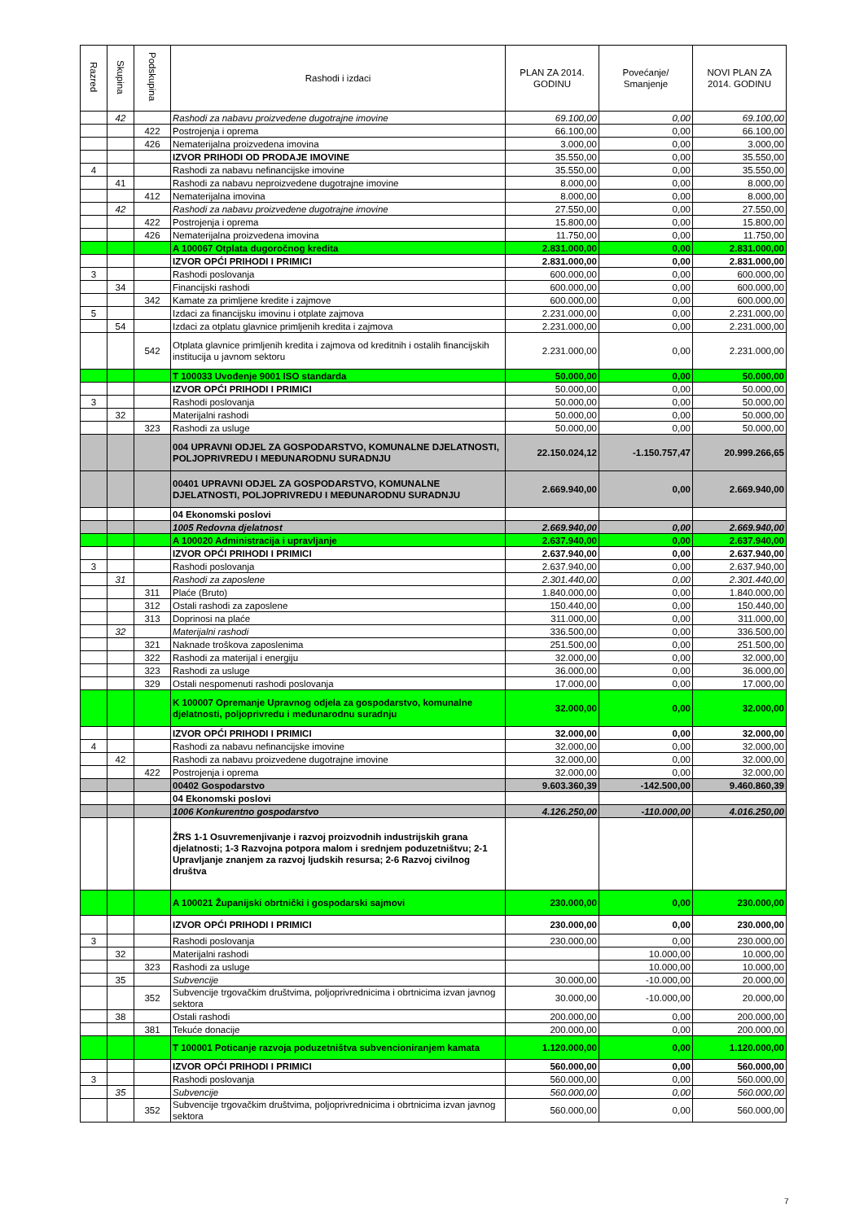| Razred | Skupina | Podskupina | Rashodi i izdaci | PLAN ZA 2014. GODINU | Povećanje/ Smanjenje | NOVI PLAN ZA 2014. GODINU |
| --- | --- | --- | --- | --- | --- | --- |
| | 42 | | Rashodi za nabavu proizvedene dugotrajne imovine | 69.100,00 | 0,00 | 69.100,00 |
| | | 422 | Postrojenja i oprema | 66.100,00 | 0,00 | 66.100,00 |
| | | 426 | Nematerijalna proizvedena imovina | 3.000,00 | 0,00 | 3.000,00 |
| | | | IZVOR PRIHODI OD PRODAJE IMOVINE | 35.550,00 | 0,00 | 35.550,00 |
| 4 | | | Rashodi za nabavu nefinancijske imovine | 35.550,00 | 0,00 | 35.550,00 |
| | 41 | | Rashodi za nabavu neproizvedene dugotrajne imovine | 8.000,00 | 0,00 | 8.000,00 |
| | | 412 | Nematerijalna imovina | 8.000,00 | 0,00 | 8.000,00 |
| | 42 | | Rashodi za nabavu proizvedene dugotrajne imovine | 27.550,00 | 0,00 | 27.550,00 |
| | | 422 | Postrojenja i oprema | 15.800,00 | 0,00 | 15.800,00 |
| | | 426 | Nematerijalna proizvedena imovina | 11.750,00 | 0,00 | 11.750,00 |
| | | | A 100067 Otplata dugoročnog kredita | 2.831.000,00 | 0,00 | 2.831.000,00 |
| | | | IZVOR OPĆI PRIHODI I PRIMICI | 2.831.000,00 | 0,00 | 2.831.000,00 |
| 3 | | | Rashodi poslovanja | 600.000,00 | 0,00 | 600.000,00 |
| | 34 | | Financijski rashodi | 600.000,00 | 0,00 | 600.000,00 |
| | | 342 | Kamate za primljene kredite i zajmove | 600.000,00 | 0,00 | 600.000,00 |
| 5 | | | Izdaci za financijsku imovinu i otplate zajmova | 2.231.000,00 | 0,00 | 2.231.000,00 |
| | 54 | | Izdaci za otplatu glavnice primljenih kredita i zajmova | 2.231.000,00 | 0,00 | 2.231.000,00 |
| | | 542 | Otplata glavnice primljenih kredita i zajmova od kreditnih i ostalih financijskih institucija u javnom sektoru | 2.231.000,00 | 0,00 | 2.231.000,00 |
| | | | T 100033 Uvođenje 9001 ISO standarda | 50.000,00 | 0,00 | 50.000,00 |
| | | | IZVOR OPĆI PRIHODI I PRIMICI | 50.000,00 | 0,00 | 50.000,00 |
| 3 | | | Rashodi poslovanja | 50.000,00 | 0,00 | 50.000,00 |
| | 32 | | Materijalni rashodi | 50.000,00 | 0,00 | 50.000,00 |
| | | 323 | Rashodi za usluge | 50.000,00 | 0,00 | 50.000,00 |
| | | | 004 UPRAVNI ODJEL ZA GOSPODARSTVO, KOMUNALNE DJELATNOSTI, POLJOPRIVREDU I MEĐUNARODNU SURADNJU | 22.150.024,12 | -1.150.757,47 | 20.999.266,65 |
| | | | 00401 UPRAVNI ODJEL ZA GOSPODARSTVO, KOMUNALNE DJELATNOSTI, POLJOPRIVREDU I MEĐUNARODNU SURADNJU | 2.669.940,00 | 0,00 | 2.669.940,00 |
| | | | 04 Ekonomski poslovi | | | |
| | | | 1005 Redovna djelatnost | 2.669.940,00 | 0,00 | 2.669.940,00 |
| | | | A 100020 Administracija i upravljanje | 2.637.940,00 | 0,00 | 2.637.940,00 |
| | | | IZVOR OPĆI PRIHODI I PRIMICI | 2.637.940,00 | 0,00 | 2.637.940,00 |
| 3 | | | Rashodi poslovanja | 2.637.940,00 | 0,00 | 2.637.940,00 |
| | 31 | | Rashodi za zaposlene | 2.301.440,00 | 0,00 | 2.301.440,00 |
| | | 311 | Plaće (Bruto) | 1.840.000,00 | 0,00 | 1.840.000,00 |
| | | 312 | Ostali rashodi za zaposlene | 150.440,00 | 0,00 | 150.440,00 |
| | | 313 | Doprinosi na plaće | 311.000,00 | 0,00 | 311.000,00 |
| | 32 | | Materijalni rashodi | 336.500,00 | 0,00 | 336.500,00 |
| | | 321 | Naknade troškova zaposlenima | 251.500,00 | 0,00 | 251.500,00 |
| | | 322 | Rashodi za materijal i energiju | 32.000,00 | 0,00 | 32.000,00 |
| | | 323 | Rashodi za usluge | 36.000,00 | 0,00 | 36.000,00 |
| | | 329 | Ostali nespomenuti rashodi poslovanja | 17.000,00 | 0,00 | 17.000,00 |
| | | | K 100007 Opremanje Upravnog odjela za gospodarstvo, komunalne djelatnosti, poljoprivredu i međunarodnu suradnju | 32.000,00 | 0,00 | 32.000,00 |
| | | | IZVOR OPĆI PRIHODI I PRIMICI | 32.000,00 | 0,00 | 32.000,00 |
| 4 | | | Rashodi za nabavu nefinancijske imovine | 32.000,00 | 0,00 | 32.000,00 |
| | 42 | | Rashodi za nabavu proizvedene dugotrajne imovine | 32.000,00 | 0,00 | 32.000,00 |
| | | 422 | Postrojenja i oprema | 32.000,00 | 0,00 | 32.000,00 |
| | | | 00402 Gospodarstvo | 9.603.360,39 | -142.500,00 | 9.460.860,39 |
| | | | 04 Ekonomski poslovi | | | |
| | | | 1006 Konkurentno gospodarstvo | 4.126.250,00 | -110.000,00 | 4.016.250,00 |
| | | | ŽRS 1-1 Osuvremenjivanje i razvoj proizvodnih industrijskih grana djelatnosti; 1-3 Razvojna potpora malom i srednjem poduzetništvu; 2-1 Upravljanje znanjem za razvoj ljudskih resursa; 2-6 Razvoj civilnog društva | | | |
| | | | A 100021 Županijski obrtnički i gospodarski sajmovi | 230.000,00 | 0,00 | 230.000,00 |
| | | | IZVOR OPĆI PRIHODI I PRIMICI | 230.000,00 | 0,00 | 230.000,00 |
| 3 | | | Rashodi poslovanja | 230.000,00 | 0,00 | 230.000,00 |
| | 32 | | Materijalni rashodi | | 10.000,00 | 10.000,00 |
| | | 323 | Rashodi za usluge | | 10.000,00 | 10.000,00 |
| | 35 | | Subvencije | 30.000,00 | -10.000,00 | 20.000,00 |
| | | 352 | Subvencije trgovačkim društvima, poljoprivrednicima i obrtnicima izvan javnog sektora | 30.000,00 | -10.000,00 | 20.000,00 |
| | 38 | | Ostali rashodi | 200.000,00 | 0,00 | 200.000,00 |
| | | 381 | Tekuće donacije | 200.000,00 | 0,00 | 200.000,00 |
| | | | T 100001 Poticanje razvoja poduzetništva subvencioniranjem kamata | 1.120.000,00 | 0,00 | 1.120.000,00 |
| | | | IZVOR OPĆI PRIHODI I PRIMICI | 560.000,00 | 0,00 | 560.000,00 |
| 3 | | | Rashodi poslovanja | 560.000,00 | 0,00 | 560.000,00 |
| | 35 | | Subvencije | 560.000,00 | 0,00 | 560.000,00 |
| | | 352 | Subvencije trgovačkim društvima, poljoprivrednicima i obrtnicima izvan javnog sektora | 560.000,00 | 0,00 | 560.000,00 |
7